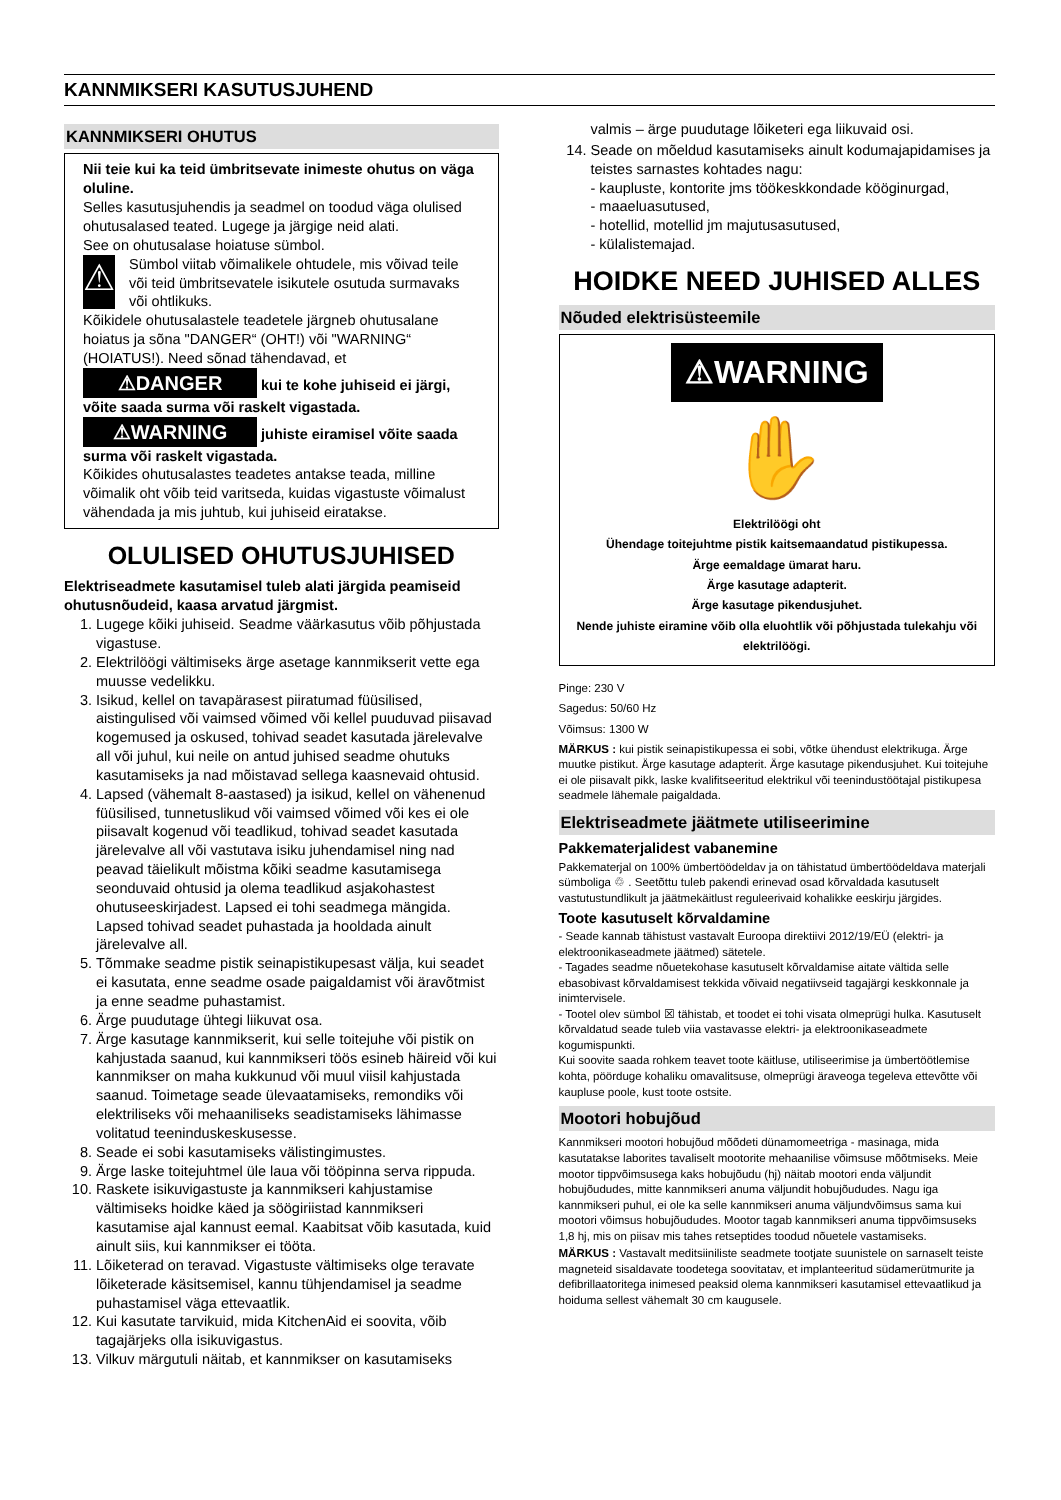KANNMIKSERI KASUTUSJUHEND
KANNMIKSERI OHUTUS
Nii teie kui ka teid ümbritsevate inimeste ohutus on väga oluline.
Selles kasutusjuhendis ja seadmel on toodud väga olulised ohutusalased teated. Lugege ja järgige neid alati.
See on ohutusalase hoiatuse sümbol.
⚠
Sümbol viitab võimalikele ohtudele, mis võivad teile või teid ümbritsevatele isikutele osutuda surmavaks või ohtlikuks.
Kõikidele ohutusalastele teadetele järgneb ohutusalane hoiatus ja sõna "DANGER“ (OHT!) või "WARNING“ (HOIATUS!). Need sõnad tähendavad, et
⚠DANGER kui te kohe juhiseid ei järgi, võite saada surma või raskelt vigastada.
⚠WARNING juhiste eiramisel võite saada surma või raskelt vigastada.
Kõikides ohutusalastes teadetes antakse teada, milline võimalik oht võib teid varitseda, kuidas vigastuste võimalust vähendada ja mis juhtub, kui juhiseid eiratakse.
OLULISED OHUTUSJUHISED
Elektriseadmete kasutamisel tuleb alati järgida peamiseid ohutusnõudeid, kaasa arvatud järgmist.
1. Lugege kõiki juhiseid. Seadme väärkasutus võib põhjustada vigastuse.
2. Elektrilöögi vältimiseks ärge asetage kannmikserit vette ega muusse vedelikku.
3. Isikud, kellel on tavapärasest piiratumad füüsilised, aistingulised või vaimsed võimed või kellel puuduvad piisavad kogemused ja oskused, tohivad seadet kasutada järelevalve all või juhul, kui neile on antud juhised seadme ohutuks kasutamiseks ja nad mõistavad sellega kaasnevaid ohtusid.
4. Lapsed (vähemalt 8-aastased) ja isikud, kellel on vähenenud füüsilised, tunnetuslikud või vaimsed võimed või kes ei ole piisavalt kogenud või teadlikud, tohivad seadet kasutada järelevalve all või vastutava isiku juhendamisel ning nad peavad täielikult mõistma kõiki seadme kasutamisega seonduvaid ohtusid ja olema teadlikud asjakohastest ohutuseeskirjadest. Lapsed ei tohi seadmega mängida. Lapsed tohivad seadet puhastada ja hooldada ainult järelevalve all.
5. Tõmmake seadme pistik seinapistikupesast välja, kui seadet ei kasutata, enne seadme osade paigaldamist või äravõtmist ja enne seadme puhastamist.
6. Ärge puudutage ühtegi liikuvat osa.
7. Ärge kasutage kannmikserit, kui selle toitejuhe või pistik on kahjustada saanud, kui kannmikseri töös esineb häireid või kui kannmikser on maha kukkunud või muul viisil kahjustada saanud. Toimetage seade ülevaatamiseks, remondiks või elektriliseks või mehaaniliseks seadistamiseks lähimasse volitatud teeninduskeskusesse.
8. Seade ei sobi kasutamiseks välistingimustes.
9. Ärge laske toitejuhtmel üle laua või tööpinna serva rippuda.
10. Raskete isikuvigastuste ja kannmikseri kahjustamise vältimiseks hoidke käed ja söögiriistad kannmikseri kasutamise ajal kannust eemal. Kaabitsat võib kasutada, kuid ainult siis, kui kannmikser ei tööta.
11. Lõiketerad on teravad. Vigastuste vältimiseks olge teravate lõiketerade käsitsemisel, kannu tühjendamisel ja seadme puhastamisel väga ettevaatlik.
12. Kui kasutate tarvikuid, mida KitchenAid ei soovita, võib tagajärjeks olla isikuvigastus.
13. Vilkuv märgutuli näitab, et kannmikser on kasutamiseks
valmis – ärge puudutage lõiketeri ega liikuvaid osi.
14. Seade on mõeldud kasutamiseks ainult kodumajapidamises ja teistes sarnastes kohtades nagu:
- kaupluste, kontorite jms töökeskkondade kööginurgad,
- maaeluasutused,
- hotellid, motellid jm majutusasutused,
- külalistemajad.
HOIDKE NEED JUHISED ALLES
Nõuded elektrisüsteemile
⚠WARNING
✋
Elektrilöögi oht
Ühendage toitejuhtme pistik kaitsemaandatud pistikupessa.
Ärge eemaldage ümarat haru.
Ärge kasutage adapterit.
Ärge kasutage pikendusjuhet.
Nende juhiste eiramine võib olla eluohtlik või põhjustada tulekahju või elektrilöögi.
Pinge: 230 V
Sagedus: 50/60 Hz
Võimsus: 1300 W
MÄRKUS : kui pistik seinapistikupessa ei sobi, võtke ühendust elektrikuga. Ärge muutke pistikut. Ärge kasutage adapterit. Ärge kasutage pikendusjuhet. Kui toitejuhe ei ole piisavalt pikk, laske kvalifitseeritud elektrikul või teenindustöötajal pistikupesa seadmele lähemale paigaldada.
Elektriseadmete jäätmete utiliseerimine
Pakkematerjalidest vabanemine
Pakkematerjal on 100% ümbertöödeldav ja on tähistatud ümbertöödeldava materjali sümboliga ♲ . Seetõttu tuleb pakendi erinevad osad kõrvaldada kasutuselt vastutustundlikult ja jäätmekäitlust reguleerivaid kohalikke eeskirju järgides.
Toote kasutuselt kõrvaldamine
- Seade kannab tähistust vastavalt Euroopa direktiivi 2012/19/EÜ (elektri- ja elektroonikaseadmete jäätmed) sätetele.
- Tagades seadme nõuetekohase kasutuselt kõrvaldamise aitate vältida selle ebasobivast kõrvaldamisest tekkida võivaid negatiivseid tagajärgi keskkonnale ja inimtervisele.
- Tootel olev sümbol ☒ tähistab, et toodet ei tohi visata olmeprügi hulka. Kasutuselt kõrvaldatud seade tuleb viia vastavasse elektri- ja elektroonikaseadmete kogumispunkti.
Kui soovite saada rohkem teavet toote käitluse, utiliseerimise ja ümbertöötlemise kohta, pöörduge kohaliku omavalitsuse, olmeprügi äraveoga tegeleva ettevõtte või kaupluse poole, kust toote ostsite.
Mootori hobujõud
Kannmikseri mootori hobujõud mõõdeti dünamomeetriga - masinaga, mida kasutatakse laborites tavaliselt mootorite mehaanilise võimsuse mõõtmiseks. Meie mootor tippvõimsusega kaks hobujõudu (hj) näitab mootori enda väljundit hobujõududes, mitte kannmikseri anuma väljundit hobujõududes. Nagu iga kannmikseri puhul, ei ole ka selle kannmikseri anuma väljundvõimsus sama kui mootori võimsus hobujõududes. Mootor tagab kannmikseri anuma tippvõimsuseks 1,8 hj, mis on piisav mis tahes retseptides toodud nõuetele vastamiseks.
MÄRKUS : Vastavalt meditsiiniliste seadmete tootjate suunistele on sarnaselt teiste magneteid sisaldavate toodetega soovitatav, et implanteeritud südamerütmurite ja defibrillaatoritega inimesed peaksid olema kannmikseri kasutamisel ettevaatlikud ja hoiduma sellest vähemalt 30 cm kaugusele.